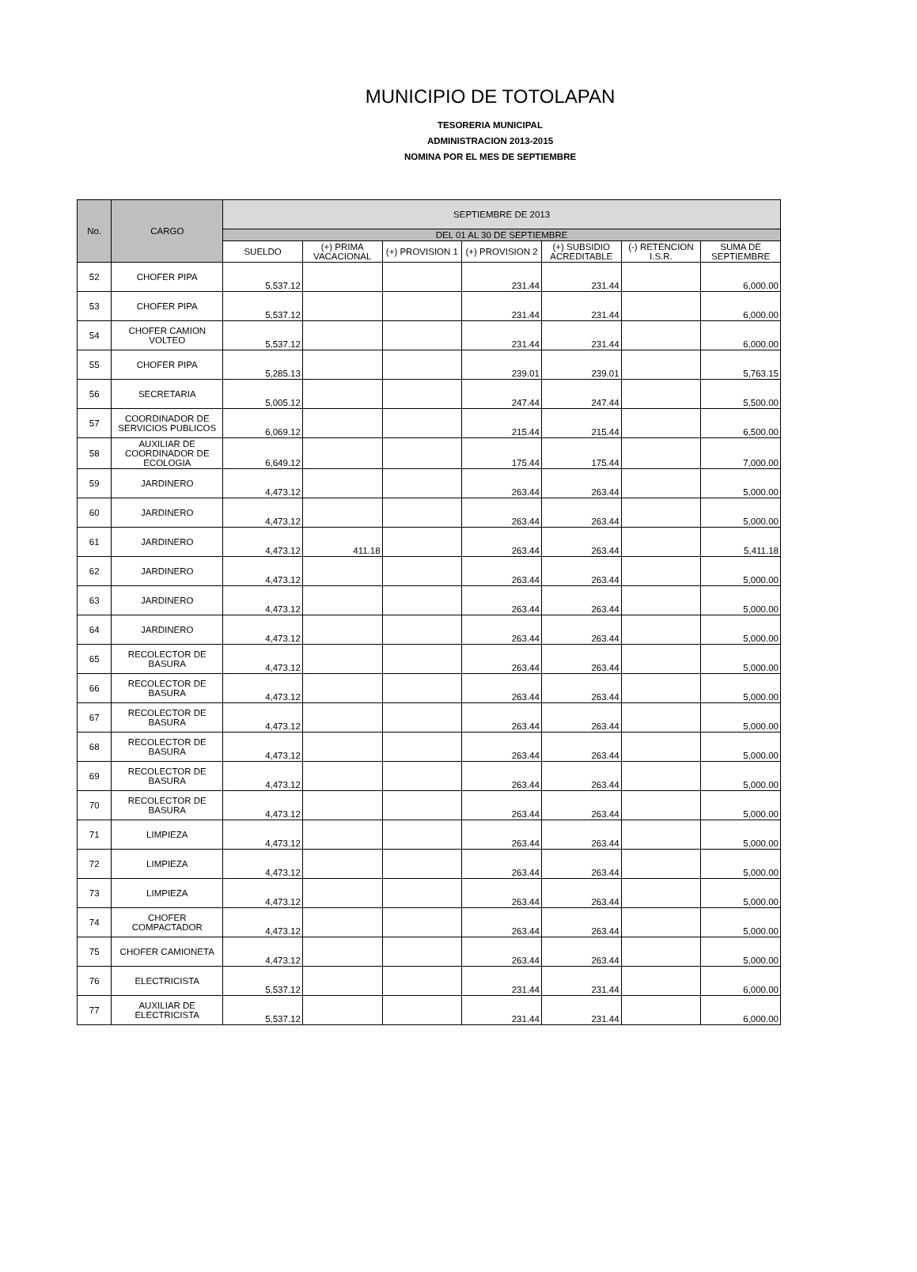MUNICIPIO DE TOTOLAPAN
TESORERIA MUNICIPAL
ADMINISTRACION 2013-2015
NOMINA POR EL MES DE SEPTIEMBRE
| No. | CARGO | SEPTIEMBRE DE 2013 | | | | | | |
| --- | --- | --- | --- | --- | --- | --- | --- | --- |
| | | DEL 01 AL 30 DE SEPTIEMBRE | | | | | | |
| | | SUELDO | (+) PRIMA VACACIONAL | (+) PROVISION 1 | (+) PROVISION 2 | (+) SUBSIDIO ACREDITABLE | (-) RETENCION I.S.R. | SUMA DE SEPTIEMBRE |
| 52 | CHOFER PIPA | 5,537.12 | | | 231.44 | 231.44 | | 6,000.00 |
| 53 | CHOFER PIPA | 5,537.12 | | | 231.44 | 231.44 | | 6,000.00 |
| 54 | CHOFER CAMION VOLTEO | 5,537.12 | | | 231.44 | 231.44 | | 6,000.00 |
| 55 | CHOFER PIPA | 5,285.13 | | | 239.01 | 239.01 | | 5,763.15 |
| 56 | SECRETARIA | 5,005.12 | | | 247.44 | 247.44 | | 5,500.00 |
| 57 | COORDINADOR DE SERVICIOS PUBLICOS | 6,069.12 | | | 215.44 | 215.44 | | 6,500.00 |
| 58 | AUXILIAR DE COORDINADOR DE ECOLOGIA | 6,649.12 | | | 175.44 | 175.44 | | 7,000.00 |
| 59 | JARDINERO | 4,473.12 | | | 263.44 | 263.44 | | 5,000.00 |
| 60 | JARDINERO | 4,473.12 | | | 263.44 | 263.44 | | 5,000.00 |
| 61 | JARDINERO | 4,473.12 | 411.18 | | 263.44 | 263.44 | | 5,411.18 |
| 62 | JARDINERO | 4,473.12 | | | 263.44 | 263.44 | | 5,000.00 |
| 63 | JARDINERO | 4,473.12 | | | 263.44 | 263.44 | | 5,000.00 |
| 64 | JARDINERO | 4,473.12 | | | 263.44 | 263.44 | | 5,000.00 |
| 65 | RECOLECTOR DE BASURA | 4,473.12 | | | 263.44 | 263.44 | | 5,000.00 |
| 66 | RECOLECTOR DE BASURA | 4,473.12 | | | 263.44 | 263.44 | | 5,000.00 |
| 67 | RECOLECTOR DE BASURA | 4,473.12 | | | 263.44 | 263.44 | | 5,000.00 |
| 68 | RECOLECTOR DE BASURA | 4,473.12 | | | 263.44 | 263.44 | | 5,000.00 |
| 69 | RECOLECTOR DE BASURA | 4,473.12 | | | 263.44 | 263.44 | | 5,000.00 |
| 70 | RECOLECTOR DE BASURA | 4,473.12 | | | 263.44 | 263.44 | | 5,000.00 |
| 71 | LIMPIEZA | 4,473.12 | | | 263.44 | 263.44 | | 5,000.00 |
| 72 | LIMPIEZA | 4,473.12 | | | 263.44 | 263.44 | | 5,000.00 |
| 73 | LIMPIEZA | 4,473.12 | | | 263.44 | 263.44 | | 5,000.00 |
| 74 | CHOFER COMPACTADOR | 4,473.12 | | | 263.44 | 263.44 | | 5,000.00 |
| 75 | CHOFER CAMIONETA | 4,473.12 | | | 263.44 | 263.44 | | 5,000.00 |
| 76 | ELECTRICISTA | 5,537.12 | | | 231.44 | 231.44 | | 6,000.00 |
| 77 | AUXILIAR DE ELECTRICISTA | 5,537.12 | | | 231.44 | 231.44 | | 6,000.00 |